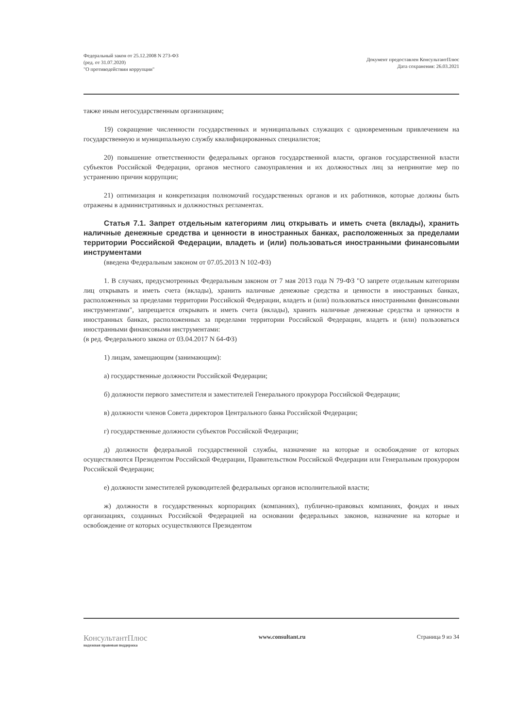Федеральный закон от 25.12.2008 N 273-ФЗ
(ред. от 31.07.2020)
"О противодействии коррупции"
Документ предоставлен КонсультантПлюс
Дата сохранения: 26.03.2021
также иным негосударственным организациям;
19) сокращение численности государственных и муниципальных служащих с одновременным привлечением на государственную и муниципальную службу квалифицированных специалистов;
20) повышение ответственности федеральных органов государственной власти, органов государственной власти субъектов Российской Федерации, органов местного самоуправления и их должностных лиц за непринятие мер по устранению причин коррупции;
21) оптимизация и конкретизация полномочий государственных органов и их работников, которые должны быть отражены в административных и должностных регламентах.
Статья 7.1. Запрет отдельным категориям лиц открывать и иметь счета (вклады), хранить наличные денежные средства и ценности в иностранных банках, расположенных за пределами территории Российской Федерации, владеть и (или) пользоваться иностранными финансовыми инструментами
(введена Федеральным законом от 07.05.2013 N 102-ФЗ)
1. В случаях, предусмотренных Федеральным законом от 7 мая 2013 года N 79-ФЗ "О запрете отдельным категориям лиц открывать и иметь счета (вклады), хранить наличные денежные средства и ценности в иностранных банках, расположенных за пределами территории Российской Федерации, владеть и (или) пользоваться иностранными финансовыми инструментами", запрещается открывать и иметь счета (вклады), хранить наличные денежные средства и ценности в иностранных банках, расположенных за пределами территории Российской Федерации, владеть и (или) пользоваться иностранными финансовыми инструментами:
(в ред. Федерального закона от 03.04.2017 N 64-ФЗ)
1) лицам, замещающим (занимающим):
а) государственные должности Российской Федерации;
б) должности первого заместителя и заместителей Генерального прокурора Российской Федерации;
в) должности членов Совета директоров Центрального банка Российской Федерации;
г) государственные должности субъектов Российской Федерации;
д) должности федеральной государственной службы, назначение на которые и освобождение от которых осуществляются Президентом Российской Федерации, Правительством Российской Федерации или Генеральным прокурором Российской Федерации;
е) должности заместителей руководителей федеральных органов исполнительной власти;
ж) должности в государственных корпорациях (компаниях), публично-правовых компаниях, фондах и иных организациях, созданных Российской Федерацией на основании федеральных законов, назначение на которые и освобождение от которых осуществляются Президентом
КонсультантПлюс
надежная правовая поддержка
www.consultant.ru Страница 9 из 34